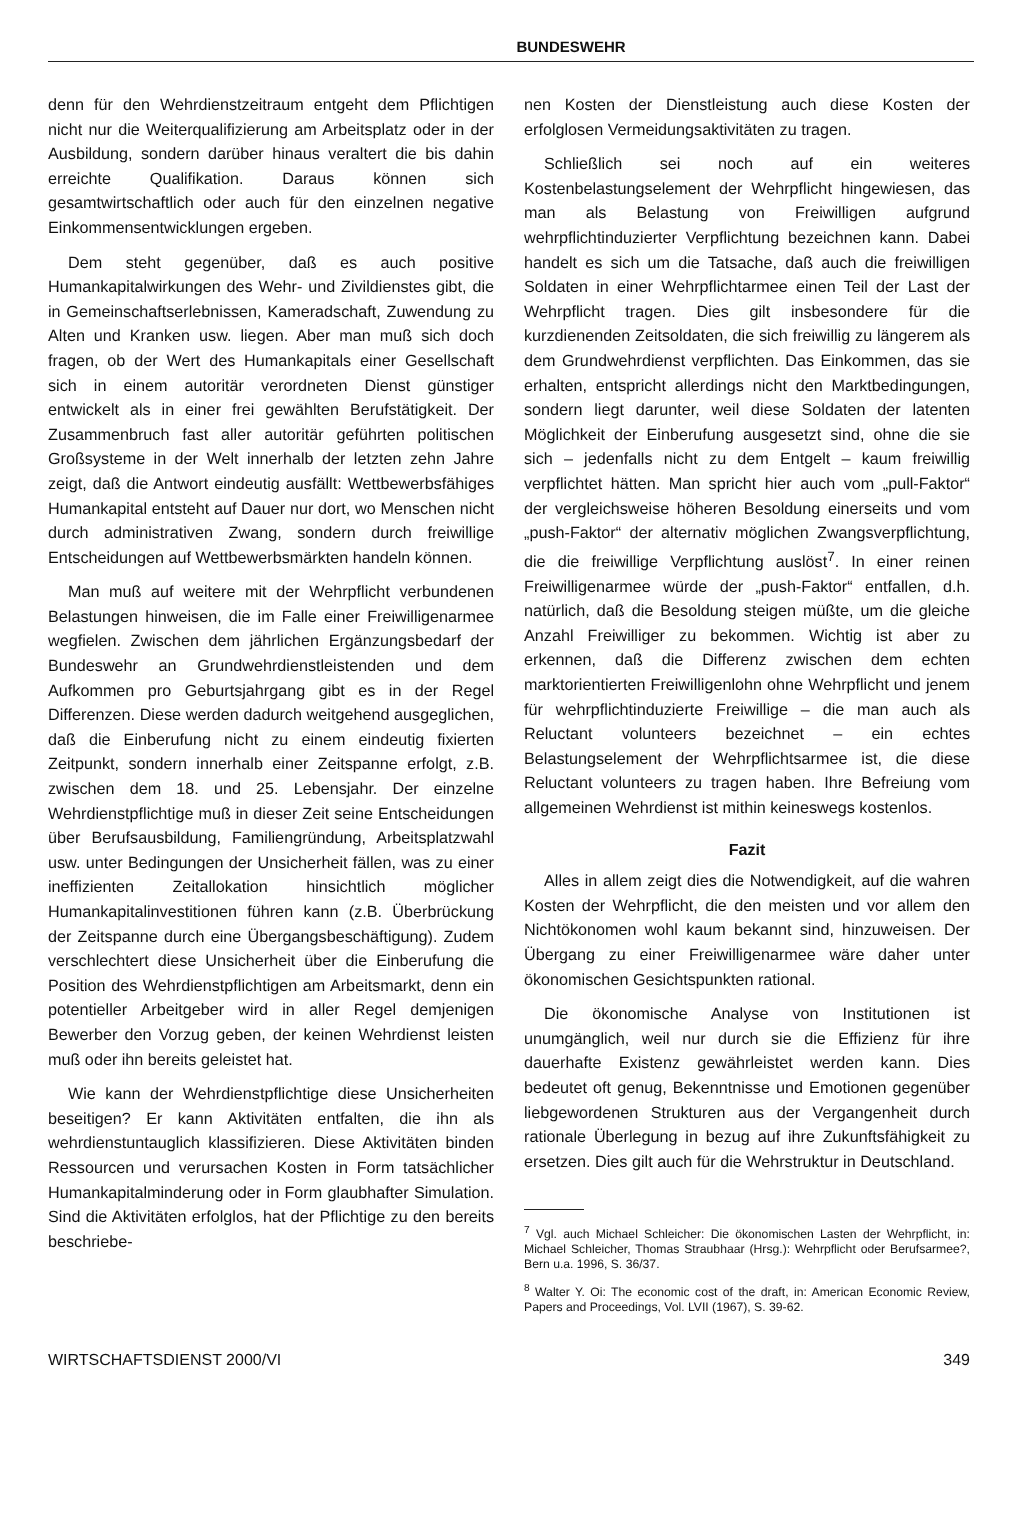BUNDESWEHR
denn für den Wehrdienstzeitraum entgeht dem Pflichtigen nicht nur die Weiterqualifizierung am Arbeitsplatz oder in der Ausbildung, sondern darüber hinaus veraltert die bis dahin erreichte Qualifikation. Daraus können sich gesamtwirtschaftlich oder auch für den einzelnen negative Einkommensentwicklungen ergeben.
Dem steht gegenüber, daß es auch positive Humankapitalwirkungen des Wehr- und Zivildienstes gibt, die in Gemeinschaftserlebnissen, Kameradschaft, Zuwendung zu Alten und Kranken usw. liegen. Aber man muß sich doch fragen, ob der Wert des Humankapitals einer Gesellschaft sich in einem autoritär verordneten Dienst günstiger entwickelt als in einer frei gewählten Berufstätigkeit. Der Zusammenbruch fast aller autoritär geführten politischen Großsysteme in der Welt innerhalb der letzten zehn Jahre zeigt, daß die Antwort eindeutig ausfällt: Wettbewerbsfähiges Humankapital entsteht auf Dauer nur dort, wo Menschen nicht durch administrativen Zwang, sondern durch freiwillige Entscheidungen auf Wettbewerbsmärkten handeln können.
Man muß auf weitere mit der Wehrpflicht verbundenen Belastungen hinweisen, die im Falle einer Freiwilligenarmee wegfielen. Zwischen dem jährlichen Ergänzungsbedarf der Bundeswehr an Grundwehrdienstleistenden und dem Aufkommen pro Geburtsjahrgang gibt es in der Regel Differenzen. Diese werden dadurch weitgehend ausgeglichen, daß die Einberufung nicht zu einem eindeutig fixierten Zeitpunkt, sondern innerhalb einer Zeitspanne erfolgt, z.B. zwischen dem 18. und 25. Lebensjahr. Der einzelne Wehrdienstpflichtige muß in dieser Zeit seine Entscheidungen über Berufsausbildung, Familiengründung, Arbeitsplatzwahl usw. unter Bedingungen der Unsicherheit fällen, was zu einer ineffizienten Zeitallokation hinsichtlich möglicher Humankapitalinvestitionen führen kann (z.B. Überbrückung der Zeitspanne durch eine Übergangsbeschäftigung). Zudem verschlechtert diese Unsicherheit über die Einberufung die Position des Wehrdienstpflichtigen am Arbeitsmarkt, denn ein potentieller Arbeitgeber wird in aller Regel demjenigen Bewerber den Vorzug geben, der keinen Wehrdienst leisten muß oder ihn bereits geleistet hat.
Wie kann der Wehrdienstpflichtige diese Unsicherheiten beseitigen? Er kann Aktivitäten entfalten, die ihn als wehrdienstuntauglich klassifizieren. Diese Aktivitäten binden Ressourcen und verursachen Kosten in Form tatsächlicher Humankapitalminderung oder in Form glaubhafter Simulation. Sind die Aktivitäten erfolglos, hat der Pflichtige zu den bereits beschriebe-
nen Kosten der Dienstleistung auch diese Kosten der erfolglosen Vermeidungsaktivitäten zu tragen.
Schließlich sei noch auf ein weiteres Kostenbelastungselement der Wehrpflicht hingewiesen, das man als Belastung von Freiwilligen aufgrund wehrpflichtinduzierter Verpflichtung bezeichnen kann. Dabei handelt es sich um die Tatsache, daß auch die freiwilligen Soldaten in einer Wehrpflichtarmee einen Teil der Last der Wehrpflicht tragen. Dies gilt insbesondere für die kurzdienenden Zeitsoldaten, die sich freiwillig zu längerem als dem Grundwehrdienst verpflichten. Das Einkommen, das sie erhalten, entspricht allerdings nicht den Marktbedingungen, sondern liegt darunter, weil diese Soldaten der latenten Möglichkeit der Einberufung ausgesetzt sind, ohne die sie sich – jedenfalls nicht zu dem Entgelt – kaum freiwillig verpflichtet hätten. Man spricht hier auch vom „pull-Faktor“ der vergleichsweise höheren Besoldung einerseits und vom „push-Faktor“ der alternativ möglichen Zwangsverpflichtung, die die freiwillige Verpflichtung auslöst<sup>7</sup>. In einer reinen Freiwilligenarmee würde der „push-Faktor“ entfallen, d.h. natürlich, daß die Besoldung steigen müßte, um die gleiche Anzahl Freiwilliger zu bekommen. Wichtig ist aber zu erkennen, daß die Differenz zwischen dem echten marktorientierten Freiwilligenlohn ohne Wehrpflicht und jenem für wehrpflichtinduzierte Freiwillige – die man auch als Reluctant volunteers bezeichnet – ein echtes Belastungselement der Wehrpflichtsarmee ist, die diese Reluctant volunteers zu tragen haben. Ihre Befreiung vom allgemeinen Wehrdienst ist mithin keineswegs kostenlos.
Fazit
Alles in allem zeigt dies die Notwendigkeit, auf die wahren Kosten der Wehrpflicht, die den meisten und vor allem den Nichtökonomen wohl kaum bekannt sind, hinzuweisen. Der Übergang zu einer Freiwilligenarmee wäre daher unter ökonomischen Gesichtspunkten rational.
Die ökonomische Analyse von Institutionen ist unumgänglich, weil nur durch sie die Effizienz für ihre dauerhafte Existenz gewährleistet werden kann. Dies bedeutet oft genug, Bekenntnisse und Emotionen gegenüber liebgewordenen Strukturen aus der Vergangenheit durch rationale Überlegung in bezug auf ihre Zukunftsfähigkeit zu ersetzen. Dies gilt auch für die Wehrstruktur in Deutschland.
<sup>7</sup> Vgl. auch Michael Schleicher: Die ökonomischen Lasten der Wehrpflicht, in: Michael Schleicher, Thomas Straubhaar (Hrsg.): Wehrpflicht oder Berufsarmee?, Bern u.a. 1996, S. 36/37.
<sup>8</sup> Walter Y. Oi: The economic cost of the draft, in: American Economic Review, Papers and Proceedings, Vol. LVII (1967), S. 39-62.
WIRTSCHAFTSDIENST 2000/VI 349